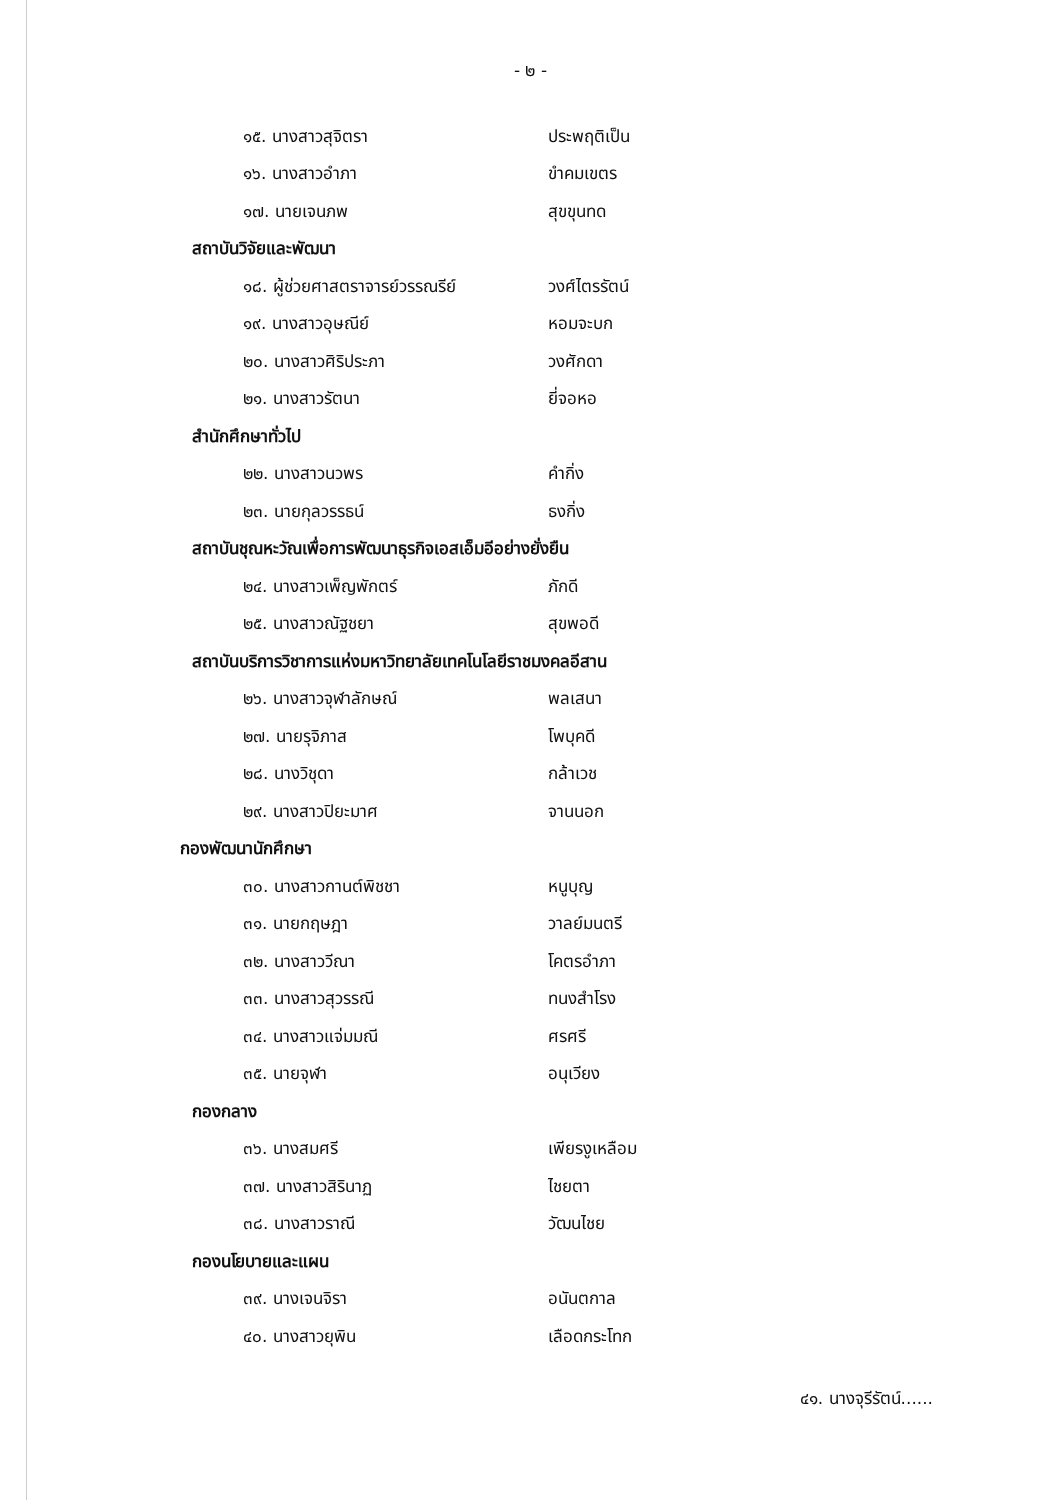- ๒ -
๑๕. นางสาวสุจิตรา ประพฤติเป็น
๑๖. นางสาวอำภา ขำคมเขตร
๑๗. นายเจนภพ สุขขุนทด
สถาบันวิจัยและพัฒนา
๑๘. ผู้ช่วยศาสตราจารย์วรรณรีย์ วงศ์ไตรรัตน์
๑๙. นางสาวอุษณีย์ หอมจะบก
๒๐. นางสาวศิริประภา วงศักดา
๒๑. นางสาวรัตนา ยี่จอหอ
สำนักศึกษาทั่วไป
๒๒. นางสาวนวพร คำกิ่ง
๒๓. นายกุลวรรธน์ ธงกิ่ง
สถาบันชุณหะวัณเพื่อการพัฒนาธุรกิจเอสเอ็มอีอย่างยั่งยืน
๒๔. นางสาวเพ็ญพักตร์ ภักดี
๒๕. นางสาวณัฐชยา สุขพอดี
สถาบันบริการวิชาการแห่งมหาวิทยาลัยเทคโนโลยีราชมงคลอีสาน
๒๖. นางสาวจุฬาลักษณ์ พลเสนา
๒๗. นายรุจิภาส โพบุคดี
๒๘. นางวิชุดา กล้าเวช
๒๙. นางสาวปิยะมาศ จานนอก
กองพัฒนานักศึกษา
๓๐. นางสาวกานต์พิชชา หนูบุญ
๓๑. นายกฤษฎา วาลย์มนตรี
๓๒. นางสาววีณา โคตรอำภา
๓๓. นางสาวสุวรรณี ทนงสำโรง
๓๔. นางสาวแจ่มมณี ศรศรี
๓๕. นายจุฬา อนุเวียง
กองกลาง
๓๖. นางสมศรี เพียรงูเหลือม
๓๗. นางสาวสิรินาฏ ไชยตา
๓๘. นางสาวราณี วัฒนไชย
กองนโยบายและแผน
๓๙. นางเจนจิรา อนันตกาล
๔๐. นางสาวยุพิน เลือดกระโทก
๔๑. นางจุรีรัตน์......